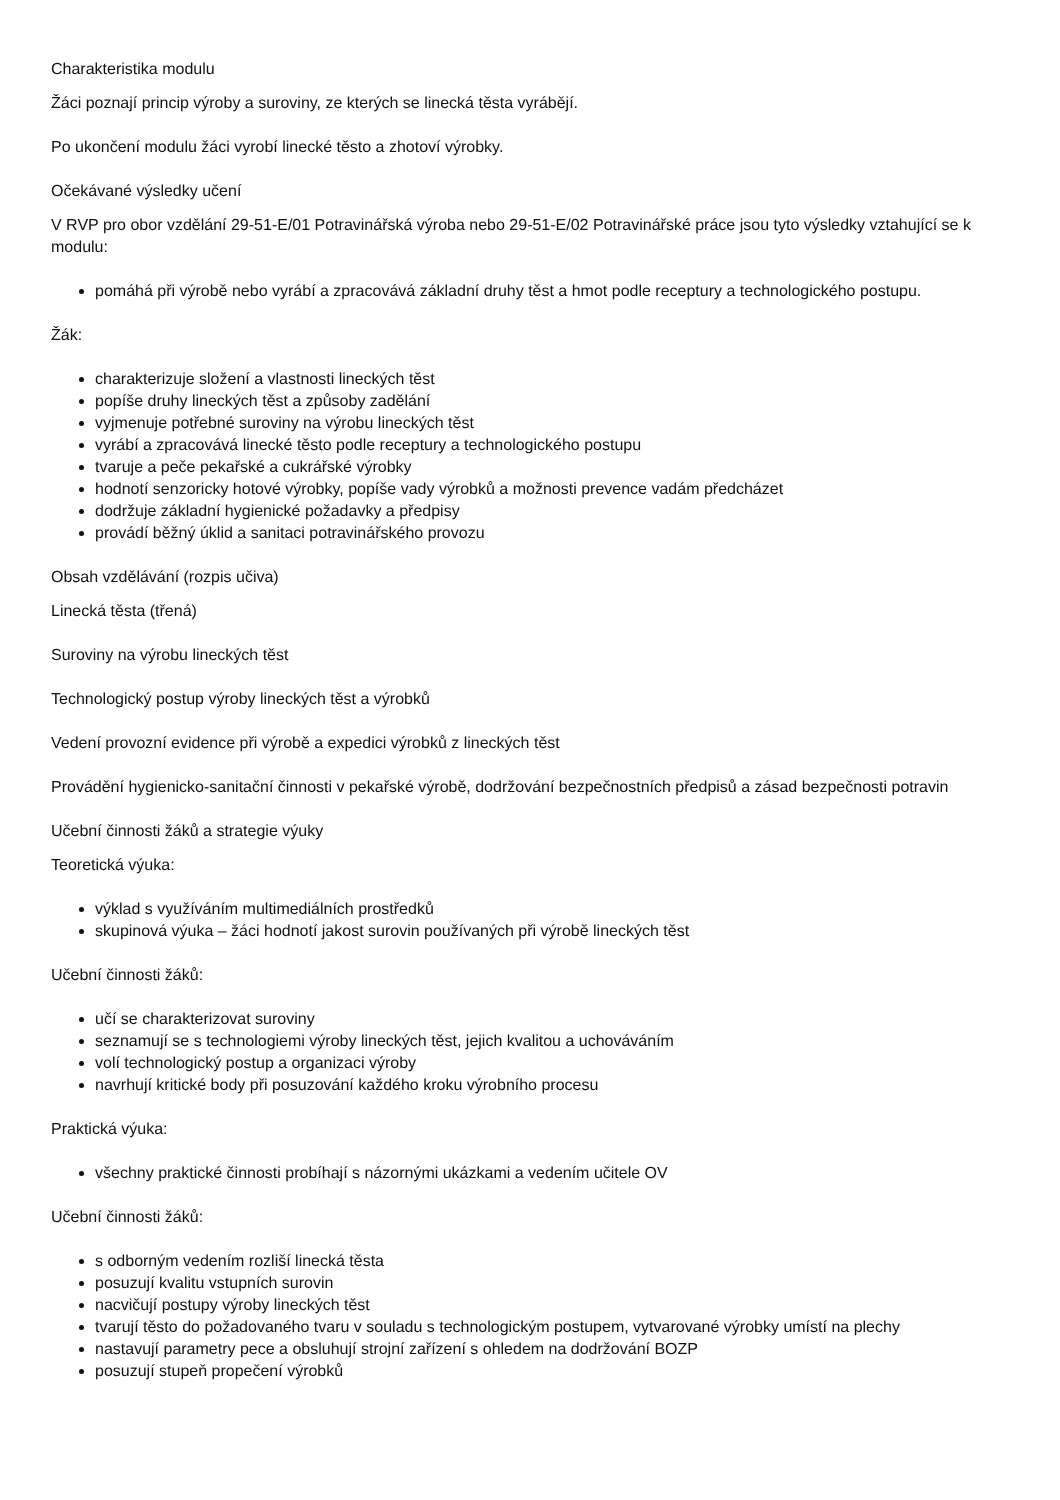Charakteristika modulu
Žáci poznají princip výroby a suroviny, ze kterých se linecká těsta vyrábějí.
Po ukončení modulu žáci vyrobí linecké těsto a zhotoví výrobky.
Očekávané výsledky učení
V RVP pro obor vzdělání 29-51-E/01 Potravinářská výroba nebo 29-51-E/02 Potravinářské práce jsou tyto výsledky vztahující se k modulu:
pomáhá při výrobě nebo vyrábí a zpracovává základní druhy těst a hmot podle receptury a technologického postupu.
Žák:
charakterizuje složení a vlastnosti lineckých těst
popíše druhy lineckých těst a způsoby zadělání
vyjmenuje potřebné suroviny na výrobu lineckých těst
vyrábí a zpracovává linecké těsto podle receptury a technologického postupu
tvaruje a peče pekařské a cukrářské výrobky
hodnotí senzoricky hotové výrobky, popíše vady výrobků a možnosti prevence vadám předcházet
dodržuje základní hygienické požadavky a předpisy
provádí běžný úklid a sanitaci potravinářského provozu
Obsah vzdělávání (rozpis učiva)
Linecká těsta (třená)
Suroviny na výrobu lineckých těst
Technologický postup výroby lineckých těst a výrobků
Vedení provozní evidence při výrobě a expedici výrobků z lineckých těst
Provádění hygienicko-sanitační činnosti v pekařské výrobě, dodržování bezpečnostních předpisů a zásad bezpečnosti potravin
Učební činnosti žáků a strategie výuky
Teoretická výuka:
výklad s využíváním multimediálních prostředků
skupinová výuka – žáci hodnotí jakost surovin používaných při výrobě lineckých těst
Učební činnosti žáků:
učí se charakterizovat suroviny
seznamují se s technologiemi výroby lineckých těst, jejich kvalitou a uchováváním
volí technologický postup a organizaci výroby
navrhují kritické body při posuzování každého kroku výrobního procesu
Praktická výuka:
všechny praktické činnosti probíhají s názornými ukázkami a vedením učitele OV
Učební činnosti žáků:
s odborným vedením rozliší linecká těsta
posuzují kvalitu vstupních surovin
nacvičují postupy výroby lineckých těst
tvarují těsto do požadovaného tvaru v souladu s technologickým postupem, vytvarované výrobky umístí na plechy
nastavují parametry pece a obsluhují strojní zařízení s ohledem na dodržování BOZP
posuzují stupeň propečení výrobků